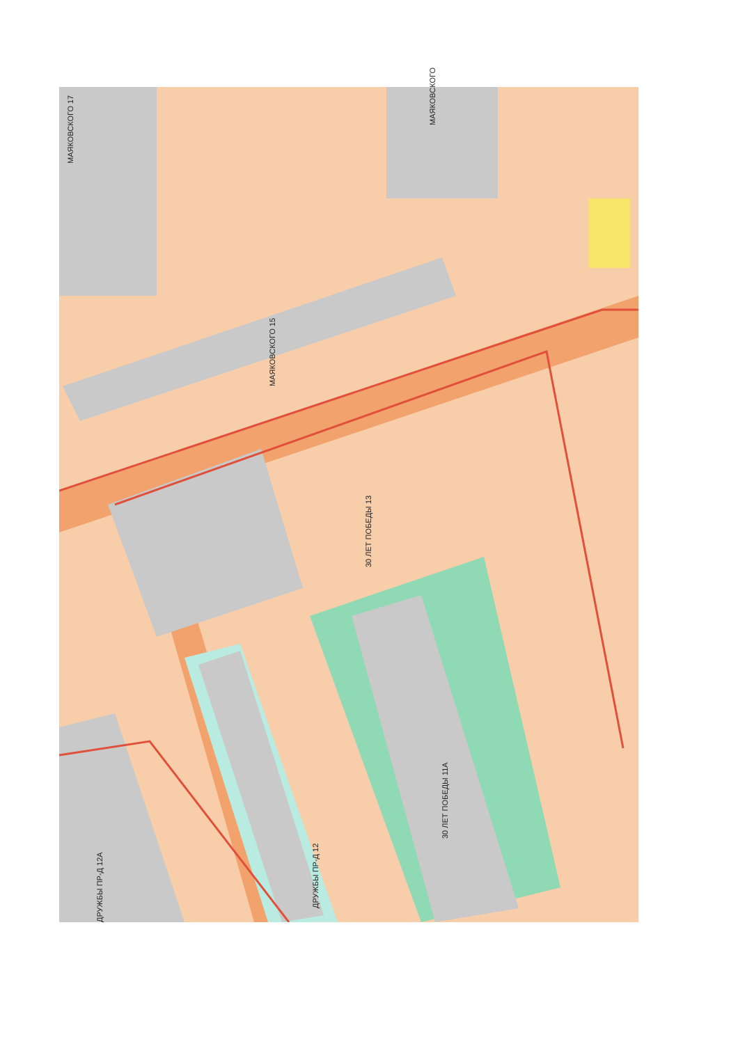МАЯКОВСКОГО 17
МАЯКОВСКОГО
МАЯКОВСКОГО 15
30 ЛЕТ ПОБЕДЫ 13
30 ЛЕТ ПОБЕДЫ 11А
ДРУЖБЫ ПР-Д 12
ДРУЖБЫ ПР-Д 12А